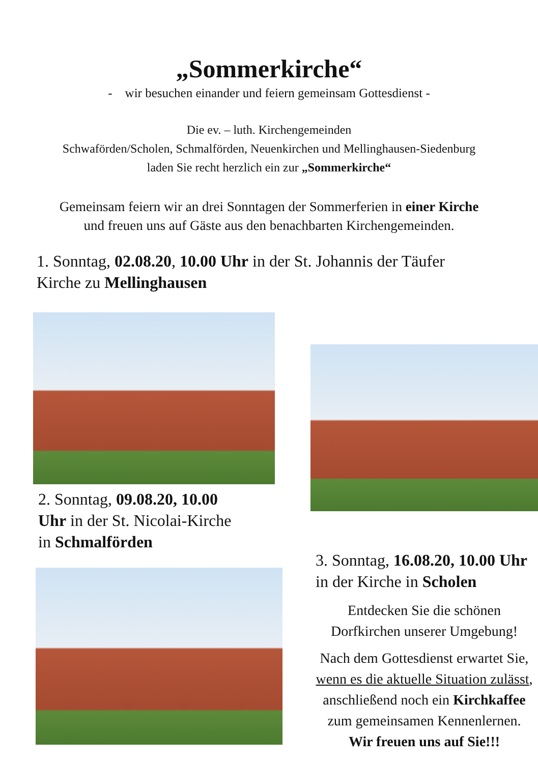„Sommerkirche“
- wir besuchen einander und feiern gemeinsam Gottesdienst -
Die ev. – luth. Kirchengemeinden
Schwaförden/Scholen, Schmalförden, Neuenkirchen und Mellinghausen-Siedenburg
laden Sie recht herzlich ein zur „Sommerkirche“
Gemeinsam feiern wir an drei Sonntagen der Sommerferien in einer Kirche
und freuen uns auf Gäste aus den benachbarten Kirchengemeinden.
1. Sonntag, 02.08.20, 10.00 Uhr in der St. Johannis der Täufer
Kirche zu Mellinghausen
2. Sonntag, 09.08.20, 10.00
Uhr in der St. Nicolai-Kirche
in Schmalförden
3. Sonntag, 16.08.20, 10.00 Uhr
in der Kirche in Scholen
Entdecken Sie die schönen
Dorfkirchen unserer Umgebung!
Nach dem Gottesdienst erwartet Sie,
wenn es die aktuelle Situation zulässt,
anschließend noch ein Kirchkaffee
zum gemeinsamen Kennenlernen.
Wir freuen uns auf Sie!!!